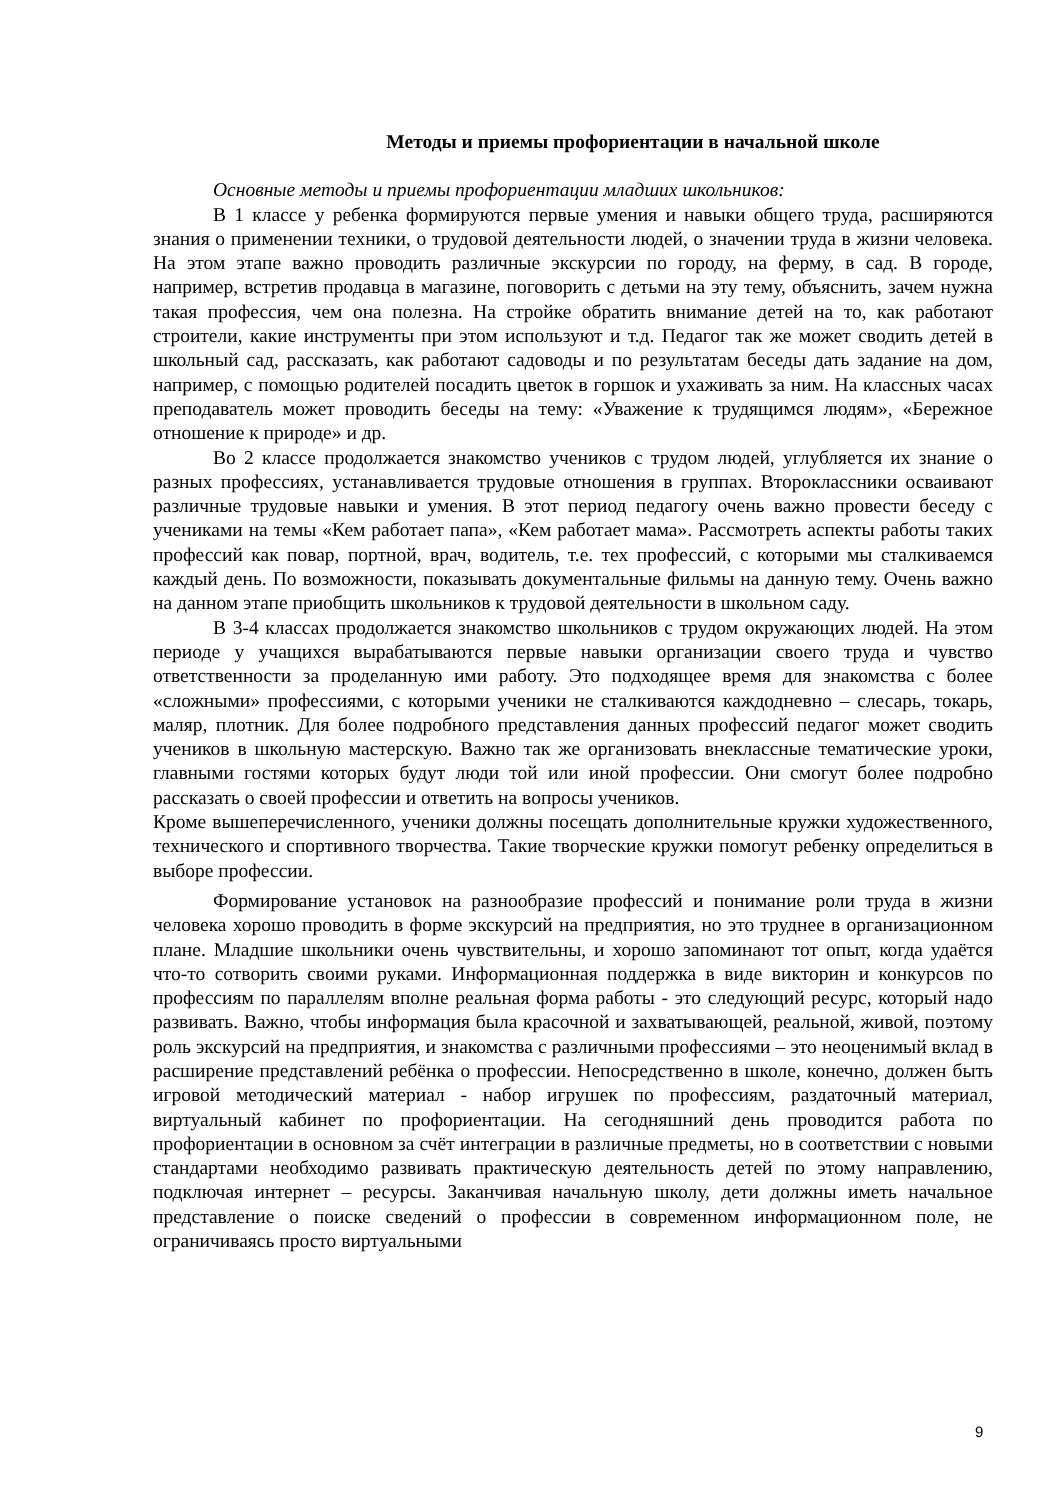Методы и приемы профориентации в начальной школе
Основные методы и приемы профориентации младших школьников:
В 1 классе у ребенка формируются первые умения и навыки общего труда, расширяются знания о применении техники, о трудовой деятельности людей, о значении труда в жизни человека. На этом этапе важно проводить различные экскурсии по городу, на ферму, в сад. В городе, например, встретив продавца в магазине, поговорить с детьми на эту тему, объяснить, зачем нужна такая профессия, чем она полезна. На стройке обратить внимание детей на то, как работают строители, какие инструменты при этом используют и т.д. Педагог так же может сводить детей в школьный сад, рассказать, как работают садоводы и по результатам беседы дать задание на дом, например, с помощью родителей посадить цветок в горшок и ухаживать за ним. На классных часах преподаватель может проводить беседы на тему: «Уважение к трудящимся людям», «Бережное отношение к природе» и др.
Во 2 классе продолжается знакомство учеников с трудом людей, углубляется их знание о разных профессиях, устанавливается трудовые отношения в группах. Второклассники осваивают различные трудовые навыки и умения. В этот период педагогу очень важно провести беседу с учениками на темы «Кем работает папа», «Кем работает мама». Рассмотреть аспекты работы таких профессий как повар, портной, врач, водитель, т.е. тех профессий, с которыми мы сталкиваемся каждый день. По возможности, показывать документальные фильмы на данную тему. Очень важно на данном этапе приобщить школьников к трудовой деятельности в школьном саду.
В 3-4 классах продолжается знакомство школьников с трудом окружающих людей. На этом периоде у учащихся вырабатываются первые навыки организации своего труда и чувство ответственности за проделанную ими работу. Это подходящее время для знакомства с более «сложными» профессиями, с которыми ученики не сталкиваются каждодневно – слесарь, токарь, маляр, плотник. Для более подробного представления данных профессий педагог может сводить учеников в школьную мастерскую. Важно так же организовать внеклассные тематические уроки, главными гостями которых будут люди той или иной профессии. Они смогут более подробно рассказать о своей профессии и ответить на вопросы учеников.
Кроме вышеперечисленного, ученики должны посещать дополнительные кружки художественного, технического и спортивного творчества. Такие творческие кружки помогут ребенку определиться в выборе профессии.
Формирование установок на разнообразие профессий и понимание роли труда в жизни человека хорошо проводить в форме экскурсий на предприятия, но это труднее в организационном плане. Младшие школьники очень чувствительны, и хорошо запоминают тот опыт, когда удаётся что-то сотворить своими руками. Информационная поддержка в виде викторин и конкурсов по профессиям по параллелям вполне реальная форма работы - это следующий ресурс, который надо развивать. Важно, чтобы информация была красочной и захватывающей, реальной, живой, поэтому роль экскурсий на предприятия, и знакомства с различными профессиями – это неоценимый вклад в расширение представлений ребёнка о профессии. Непосредственно в школе, конечно, должен быть игровой методический материал - набор игрушек по профессиям, раздаточный материал, виртуальный кабинет по профориентации. На сегодняшний день проводится работа по профориентации в основном за счёт интеграции в различные предметы, но в соответствии с новыми стандартами необходимо развивать практическую деятельность детей по этому направлению, подключая интернет – ресурсы. Заканчивая начальную школу, дети должны иметь начальное представление о поиске сведений о профессии в современном информационном поле, не ограничиваясь просто виртуальными
9